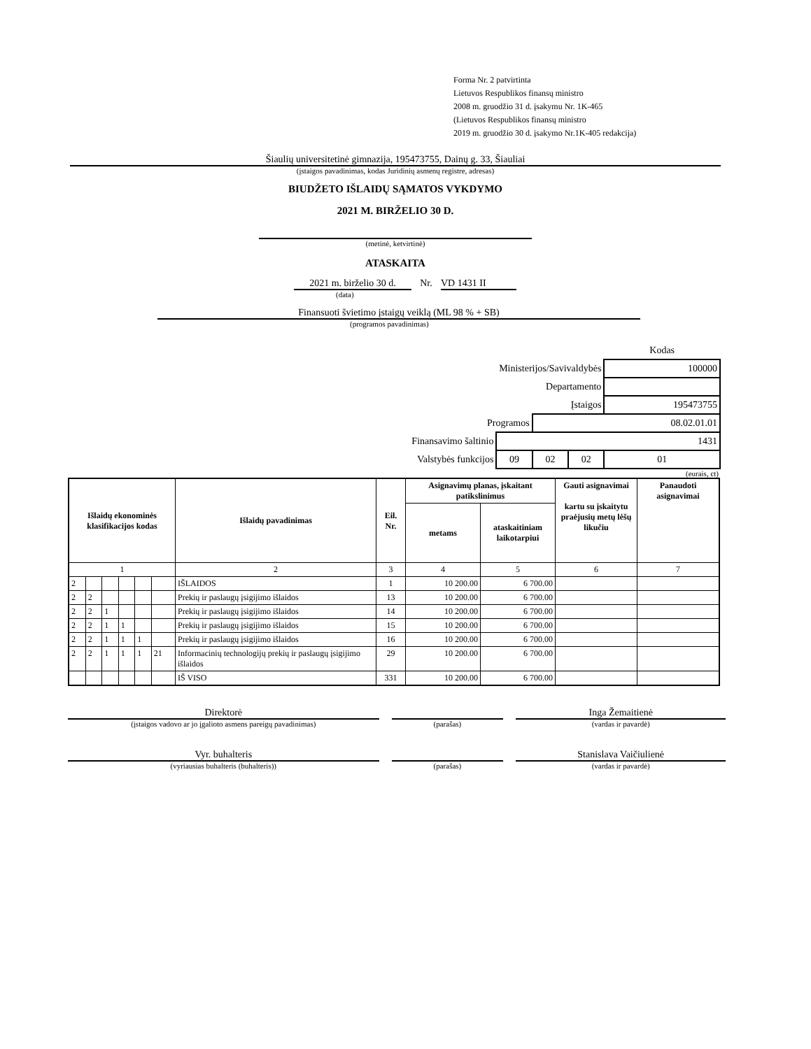Forma Nr. 2 patvirtinta
Lietuvos Respublikos finansų ministro
2008 m. gruodžio 31 d. įsakymu Nr. 1K-465
(Lietuvos Respublikos finansų ministro
2019 m. gruodžio 30 d. įsakymo Nr.1K-405 redakcija)
Šiaulių universitetinė gimnazija, 195473755, Dainų g. 33, Šiauliai
(įstaigos pavadinimas, kodas Juridinių asmenų registre, adresas)
BIUDŽETO IŠLAIDŲ SĄMATOS VYKDYMO
2021 M. BIRŽELIO 30 D.
(metinė, ketvirtinė)
ATASKAITA
2021 m. birželio 30 d. Nr. VD 1431 II
(data)
Finansuoti švietimo įstaigų veiklą (ML 98 % + SB)
(programos pavadinimas)
| | | | | Kodas |
| Ministerijos/Savivaldybės | | | | 100000 |
| Departamento | | | | |
| Įstaigos | | | | 195473755 |
| Programos | | 08.02.01.01 | | |
| Finansavimo šaltinio | 1431 | | | |
| Valstybės funkcijos | 09 | 02 | 02 | 01 |
(eurais, ct)
| Išlaidų ekonominės klasifikacijos kodas | | | | | | Išlaidų pavadinimas | Eil. Nr. | Asignavimų planas, įskaitant patikslinimus | | Gauti asignavimai kartu su įskaitytu praėjusių metų lėšų likučiu | Panaudoti asignavimai |
| --- | --- | --- | --- | --- | --- | --- | --- | --- | --- | --- | --- |
| | | | | | | | | metams | ataskaitiniam laikotarpiui | | |
| 1 | | | | | | 2 | 3 | 4 | 5 | 6 | 7 |
| 2 | | | | | | IŠLAIDOS | 1 | 10 200.00 | 6 700.00 | | |
| 2 | 2 | | | | | Prekių ir paslaugų įsigijimo išlaidos | 13 | 10 200.00 | 6 700.00 | | |
| 2 | 2 | 1 | | | | Prekių ir paslaugų įsigijimo išlaidos | 14 | 10 200.00 | 6 700.00 | | |
| 2 | 2 | 1 | 1 | | | Prekių ir paslaugų įsigijimo išlaidos | 15 | 10 200.00 | 6 700.00 | | |
| 2 | 2 | 1 | 1 | 1 | | Prekių ir paslaugų įsigijimo išlaidos | 16 | 10 200.00 | 6 700.00 | | |
| 2 | 2 | 1 | 1 | 1 | 21 | Informacinių technologijų prekių ir paslaugų įsigijimo išlaidos | 29 | 10 200.00 | 6 700.00 | | |
| | | | | | | IŠ VISO | 331 | 10 200.00 | 6 700.00 | | |
Direktorė
(įstaigos vadovo ar jo įgalioto asmens pareigų pavadinimas)
(parašas)
Inga Žemaitienė
(vardas ir pavardė)
Vyr. buhalteris
(vyriausias buhalteris (buhalteris))
(parašas)
Stanislava Vaičiulienė
(vardas ir pavardė)